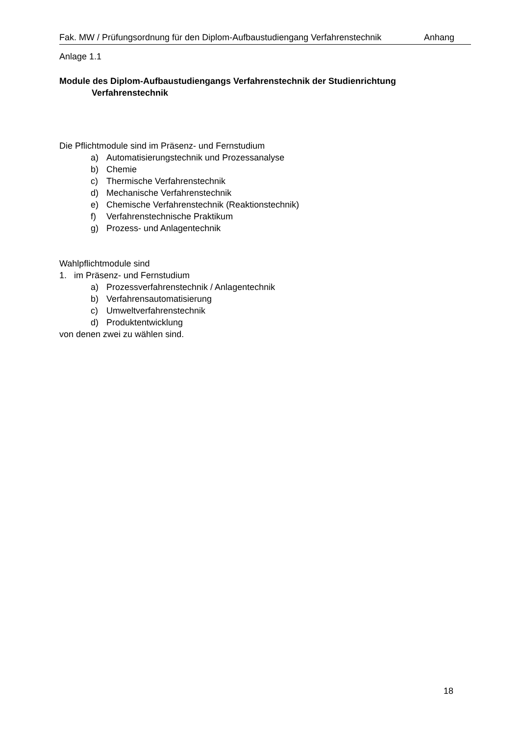Fak. MW / Prüfungsordnung für den Diplom-Aufbaustudiengang Verfahrenstechnik Anhang
Anlage 1.1
Module des Diplom-Aufbaustudiengangs Verfahrenstechnik der Studienrichtung Verfahrenstechnik
Die Pflichtmodule sind im Präsenz- und Fernstudium
a) Automatisierungstechnik und Prozessanalyse
b) Chemie
c) Thermische Verfahrenstechnik
d) Mechanische Verfahrenstechnik
e) Chemische Verfahrenstechnik (Reaktionstechnik)
f) Verfahrenstechnische Praktikum
g) Prozess- und Anlagentechnik
Wahlpflichtmodule sind
1. im Präsenz- und Fernstudium
a) Prozessverfahrenstechnik / Anlagentechnik
b) Verfahrensautomatisierung
c) Umweltverfahrenstechnik
d) Produktentwicklung
von denen zwei zu wählen sind.
18